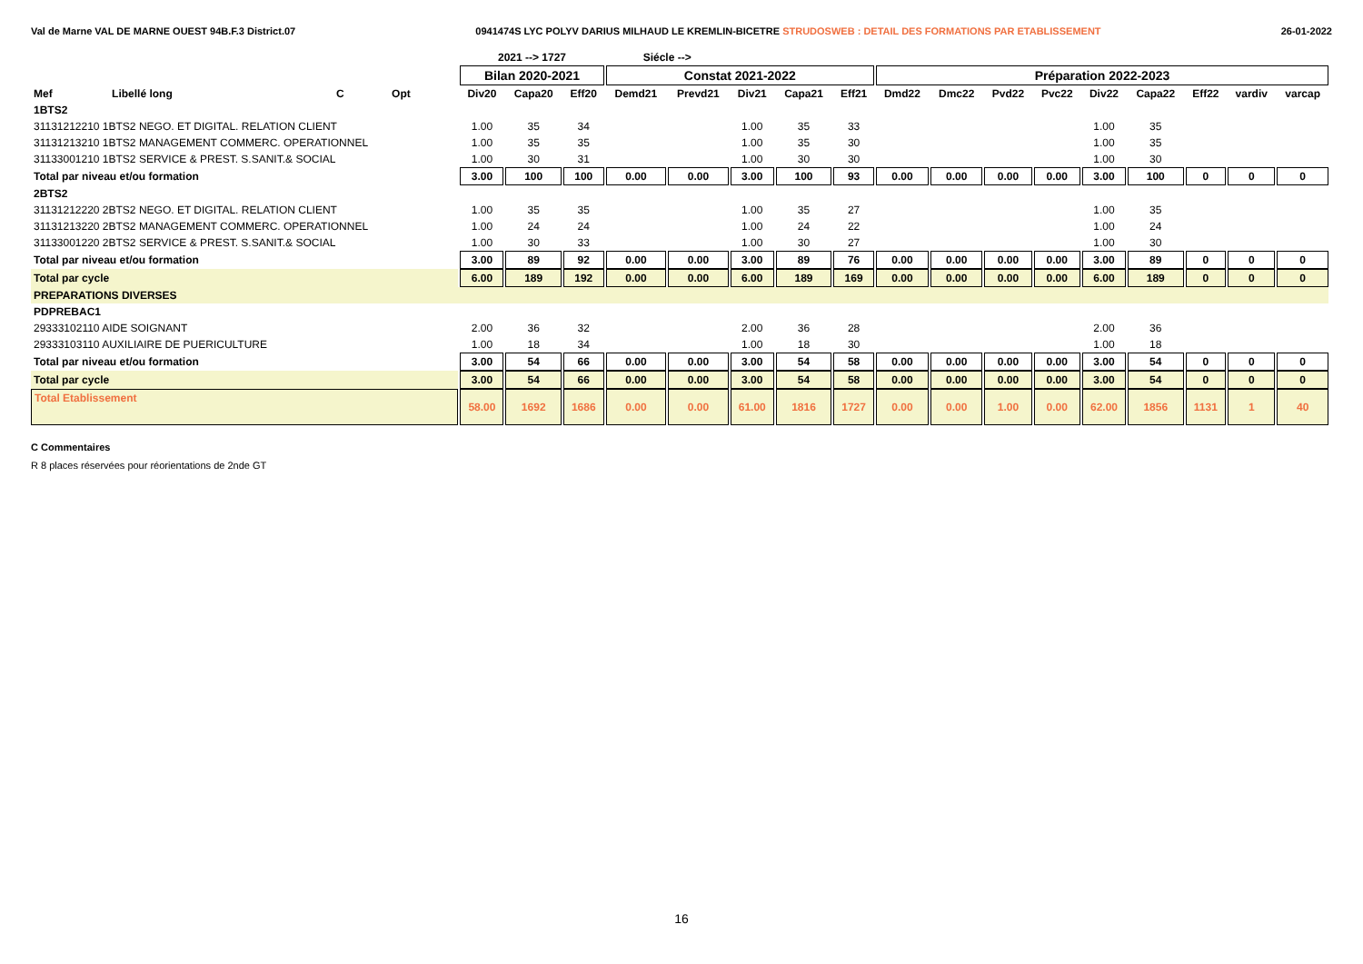Val de Marne VAL DE MARNE OUEST 94B.F.3 District.07 0941474S LYC POLYV DARIUS MILHAUD LE KREMLIN-BICETRE STRUDOSWEB : DETAIL DES FORMATIONS PAR ETABLISSEMENT 26-01-2022
| | | | | | 2021 --> 1727 | | | Siécle --> | | | | | | | | | | | | | |
| --- | --- | --- | --- | --- | --- | --- | --- | --- | --- | --- | --- | --- | --- | --- | --- | --- | --- | --- | --- | --- | --- |
| | | | | | Bilan 2020-2021 | | | Constat 2021-2022 | | | | | Préparation 2022-2023 | | | | | | | | |
| Mef | Libellé long | C | Opt | | Div20 | Capa20 | Eff20 | Demd21 | Prevd21 | Div21 | Capa21 | Eff21 | Dmd22 | Dmc22 | Pvd22 | Pvc22 | Div22 | Capa22 | Eff22 | vardiv | varcap |
| 1BTS2 | | | | | | | | | | | | | | | | | | | | | |
| 31131212210 1BTS2 NEGO. ET DIGITAL. RELATION CLIENT | | | | | 1.00 | 35 | 34 | | | 1.00 | 35 | 33 | | | | | 1.00 | 35 | | | |
| 31131213210 1BTS2 MANAGEMENT COMMERC. OPERATIONNEL | | | | | 1.00 | 35 | 35 | | | 1.00 | 35 | 30 | | | | | 1.00 | 35 | | | |
| 31133001210 1BTS2 SERVICE & PREST. S.SANIT.& SOCIAL | | | | | 1.00 | 30 | 31 | | | 1.00 | 30 | 30 | | | | | 1.00 | 30 | | | |
| Total par niveau et/ou formation | | | | | 3.00 | 100 | 100 | 0.00 | 0.00 | 3.00 | 100 | 93 | 0.00 | 0.00 | 0.00 | 0.00 | 3.00 | 100 | 0 | 0 | 0 |
| 2BTS2 | | | | | | | | | | | | | | | | | | | | | |
| 31131212220 2BTS2 NEGO. ET DIGITAL. RELATION CLIENT | | | | | 1.00 | 35 | 35 | | | 1.00 | 35 | 27 | | | | | 1.00 | 35 | | | |
| 31131213220 2BTS2 MANAGEMENT COMMERC. OPERATIONNEL | | | | | 1.00 | 24 | 24 | | | 1.00 | 24 | 22 | | | | | 1.00 | 24 | | | |
| 31133001220 2BTS2 SERVICE & PREST. S.SANIT.& SOCIAL | | | | | 1.00 | 30 | 33 | | | 1.00 | 30 | 27 | | | | | 1.00 | 30 | | | |
| Total par niveau et/ou formation | | | | | 3.00 | 89 | 92 | 0.00 | 0.00 | 3.00 | 89 | 76 | 0.00 | 0.00 | 0.00 | 0.00 | 3.00 | 89 | 0 | 0 | 0 |
| Total par cycle | | | | | 6.00 | 189 | 192 | 0.00 | 0.00 | 6.00 | 189 | 169 | 0.00 | 0.00 | 0.00 | 0.00 | 6.00 | 189 | 0 | 0 | 0 |
| PREPARATIONS DIVERSES | | | | | | | | | | | | | | | | | | | | | |
| PDPREBAC1 | | | | | | | | | | | | | | | | | | | | | |
| 29333102110 AIDE SOIGNANT | | | | | 2.00 | 36 | 32 | | | 2.00 | 36 | 28 | | | | | 2.00 | 36 | | | |
| 29333103110 AUXILIAIRE DE PUERICULTURE | | | | | 1.00 | 18 | 34 | | | 1.00 | 18 | 30 | | | | | 1.00 | 18 | | | |
| Total par niveau et/ou formation | | | | | 3.00 | 54 | 66 | 0.00 | 0.00 | 3.00 | 54 | 58 | 0.00 | 0.00 | 0.00 | 0.00 | 3.00 | 54 | 0 | 0 | 0 |
| Total par cycle | | | | | 3.00 | 54 | 66 | 0.00 | 0.00 | 3.00 | 54 | 58 | 0.00 | 0.00 | 0.00 | 0.00 | 3.00 | 54 | 0 | 0 | 0 |
| Total Etablissement | | | | | 58.00 | 1692 | 1686 | 0.00 | 0.00 | 61.00 | 1816 | 1727 | 0.00 | 0.00 | 1.00 | 0.00 | 62.00 | 1856 | 1131 | 1 | 40 |
C Commentaires
R 8 places réservées pour réorientations de 2nde GT
16